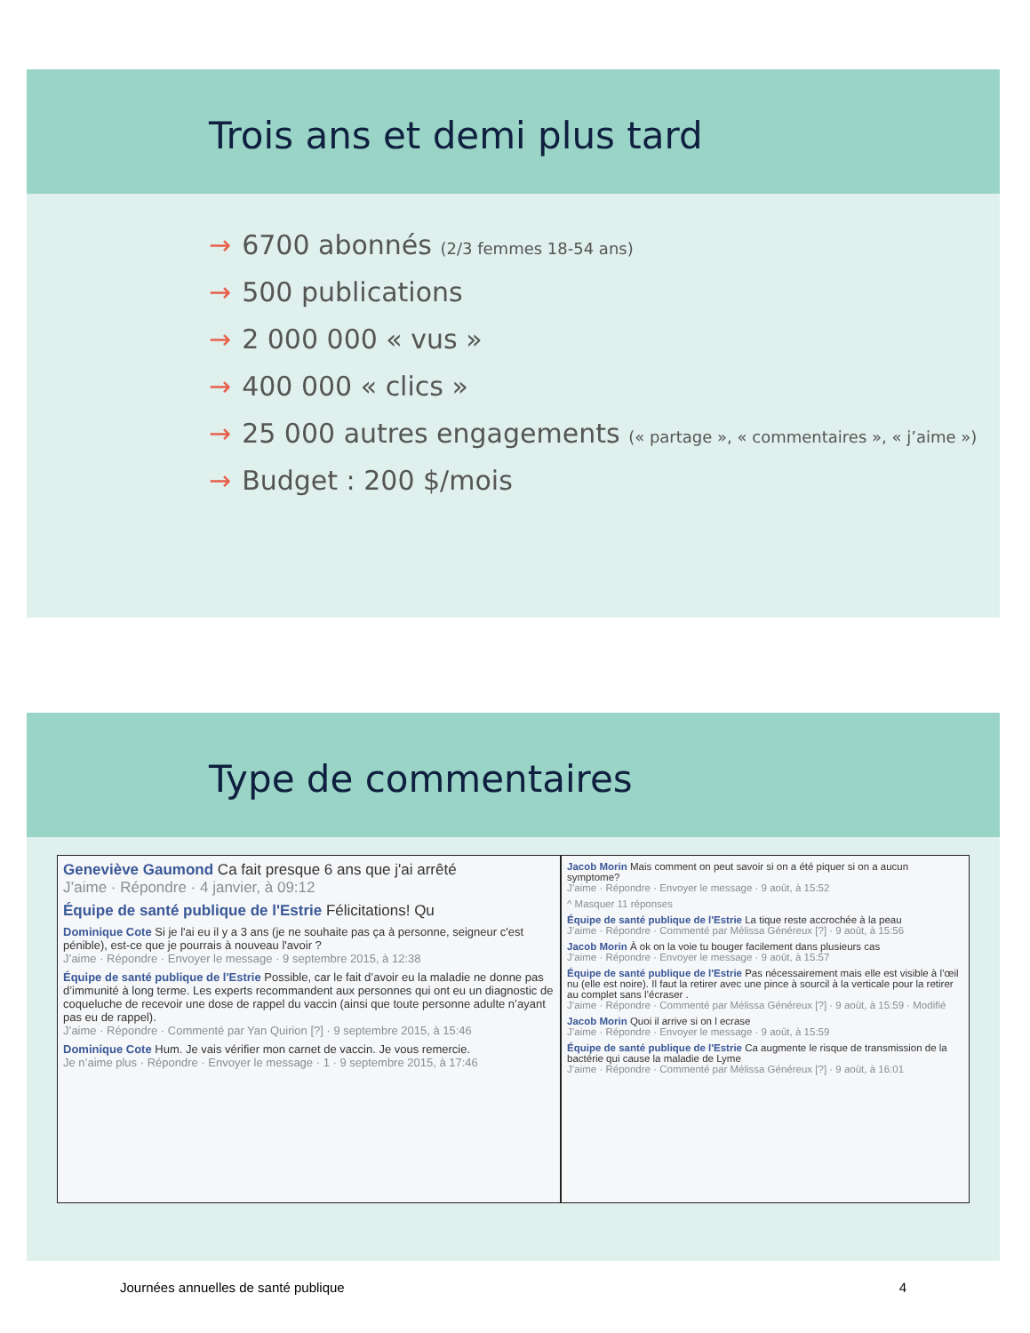Trois ans et demi plus tard
→ 6700 abonnés (2/3 femmes 18-54 ans)
→ 500 publications
→ 2 000 000 « vus »
→ 400 000 « clics »
→ 25 000 autres engagements (« partage », « commentaires », « j’aime »)
→ Budget : 200 $/mois
Type de commentaires
Geneviève Gaumond Ca fait presque 6 ans que j'ai arrêté
J’aime · Répondre · 4 janvier, à 09:12
Équipe de santé publique de l'Estrie Félicitations! Qu
Dominique Cote Si je l'ai eu il y a 3 ans (je ne souhaite pas ça à personne, seigneur c'est pénible), est-ce que je pourrais à nouveau l'avoir ?
J’aime · Répondre · Envoyer le message · 9 septembre 2015, à 12:38
Équipe de santé publique de l'Estrie Possible, car le fait d’avoir eu la maladie ne donne pas d’immunité à long terme. Les experts recommandent aux personnes qui ont eu un diagnostic de coqueluche de recevoir une dose de rappel du vaccin (ainsi que toute personne adulte n’ayant pas eu de rappel).
J’aime · Répondre · Commenté par Yan Quirion [?] · 9 septembre 2015, à 15:46
Dominique Cote Hum. Je vais vérifier mon carnet de vaccin. Je vous remercie.
Je n’aime plus · Répondre · Envoyer le message · 1 · 9 septembre 2015, à 17:46
Jacob Morin Mais comment on peut savoir si on a été piquer si on a aucun symptome?
J’aime · Répondre · Envoyer le message · 9 août, à 15:52
^ Masquer 11 réponses
Équipe de santé publique de l'Estrie La tique reste accrochée à la peau
J’aime · Répondre · Commenté par Mélissa Généreux [?] · 9 août, à 15:56
Jacob Morin À ok on la voie tu bouger facilement dans plusieurs cas
J’aime · Répondre · Envoyer le message · 9 août, à 15:57
Équipe de santé publique de l'Estrie Pas nécessairement mais elle est visible à l’œil nu (elle est noire). Il faut la retirer avec une pince à sourcil à la verticale pour la retirer au complet sans l’écraser .
J’aime · Répondre · Commenté par Mélissa Généreux [?] · 9 août, à 15:59 · Modifié
Jacob Morin Quoi il arrive si on l ecrase
J’aime · Répondre · Envoyer le message · 9 août, à 15:59
Équipe de santé publique de l'Estrie Ca augmente le risque de transmission de la bactérie qui cause la maladie de Lyme
J’aime · Répondre · Commenté par Mélissa Généreux [?] · 9 août, à 16:01
Journées annuelles de santé publique 4